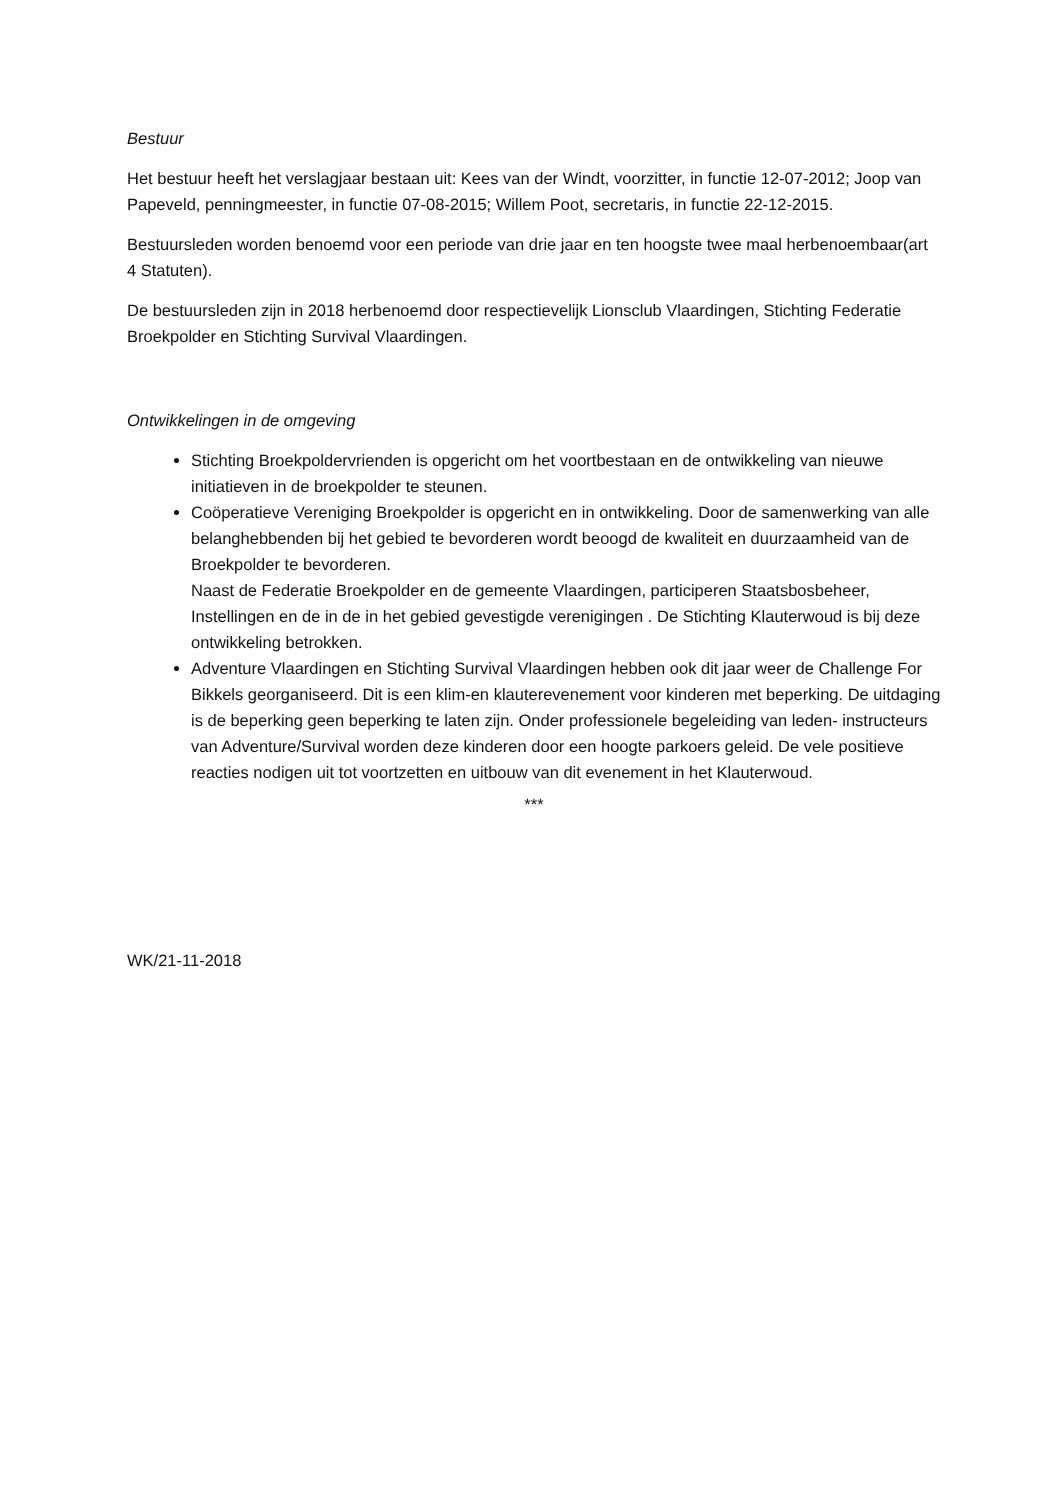Bestuur
Het bestuur heeft het verslagjaar bestaan uit: Kees van der Windt, voorzitter, in functie 12-07-2012; Joop van Papeveld, penningmeester, in functie 07-08-2015; Willem Poot, secretaris, in functie 22-12-2015.
Bestuursleden worden benoemd voor een periode van drie jaar en ten hoogste twee maal herbenoembaar(art 4 Statuten).
De bestuursleden zijn in 2018 herbenoemd door respectievelijk Lionsclub Vlaardingen, Stichting Federatie Broekpolder en Stichting Survival Vlaardingen.
Ontwikkelingen in de omgeving
Stichting Broekpoldervrienden is opgericht om het voortbestaan en de ontwikkeling van nieuwe initiatieven in de broekpolder te steunen.
Coöperatieve Vereniging Broekpolder is opgericht en in ontwikkeling. Door de samenwerking van alle belanghebbenden bij het gebied te bevorderen wordt beoogd de kwaliteit en duurzaamheid van de Broekpolder te bevorderen.
Naast de Federatie Broekpolder en de gemeente Vlaardingen, participeren Staatsbosbeheer, Instellingen en de in de in het gebied gevestigde verenigingen . De Stichting Klauterwoud is bij deze ontwikkeling betrokken.
Adventure Vlaardingen en Stichting Survival Vlaardingen hebben ook dit jaar weer de Challenge For Bikkels georganiseerd. Dit is een klim-en klauterevenement voor kinderen met beperking. De uitdaging is de beperking geen beperking te laten zijn. Onder professionele begeleiding van leden- instructeurs van Adventure/Survival worden deze kinderen door een hoogte parkoers geleid. De vele positieve reacties nodigen uit tot voortzetten en uitbouw van dit evenement in het Klauterwoud.
***
WK/21-11-2018